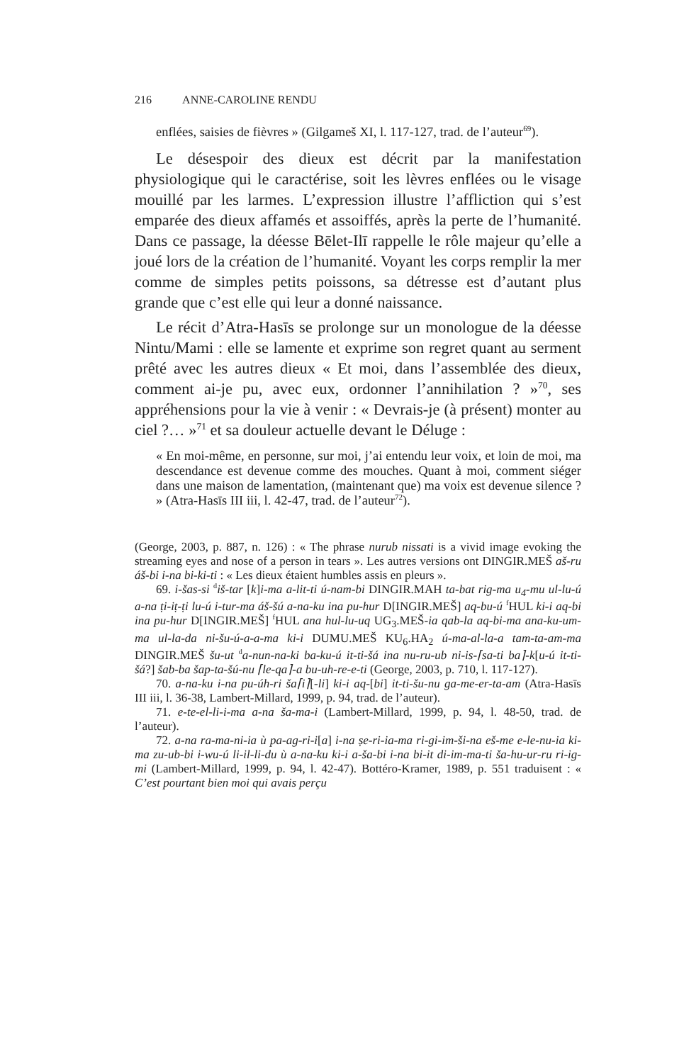216 ANNE-CAROLINE RENDU
enflées, saisies de fièvres » (Gilgameš XI, l. 117-127, trad. de l’auteur<sup>69</sup>).
Le désespoir des dieux est décrit par la manifestation physiologique qui le caractérise, soit les lèvres enflées ou le visage mouillé par les larmes. L’expression illustre l’affliction qui s’est emparée des dieux affamés et assoiffés, après la perte de l’humanité. Dans ce passage, la déesse Bēlet-Ilī rappelle le rôle majeur qu’elle a joué lors de la création de l’humanité. Voyant les corps remplir la mer comme de simples petits poissons, sa détresse est d’autant plus grande que c’est elle qui leur a donné naissance.
Le récit d’Atra-Hasīs se prolonge sur un monologue de la déesse Nintu/Mami : elle se lamente et exprime son regret quant au serment prêté avec les autres dieux « Et moi, dans l’assemblée des dieux, comment ai-je pu, avec eux, ordonner l’annihilation ? »<sup>70</sup>, ses appréhensions pour la vie à venir : « Devrais-je (à présent) monter au ciel ?… »<sup>71</sup> et sa douleur actuelle devant le Déluge :
« En moi-même, en personne, sur moi, j’ai entendu leur voix, et loin de moi, ma descendance est devenue comme des mouches. Quant à moi, comment siéger dans une maison de lamentation, (maintenant que) ma voix est devenue silence ? » (Atra-Hasīs III iii, l. 42-47, trad. de l’auteur<sup>72</sup>).
(George, 2003, p. 887, n. 126) : « The phrase nurub nissati is a vivid image evoking the streaming eyes and nose of a person in tears ». Les autres versions ont DINGIR.MEŠ aš-ru áš-bi i-na bi-ki-ti : « Les dieux étaient humbles assis en pleurs ».
69. i-šas-si <sup>d</sup>iš-tar [k]i-ma a-lit-ti ú-nam-bi DINGIR.MAH ta-bat rig-ma u<sub>4</sub>-mu ul-lu-ú a-na ṭi-iṭ-ṭi lu-ú i-tur-ma áš-šú a-na-ku ina pu-hur D[INGIR.MEŠ] aq-bu-ú <sup>f</sup>HUL ki-i aq-bi ina pu-hur D[INGIR.MEŠ] <sup>f</sup>HUL ana hul-lu-uq UG<sub>3</sub>.MEŠ-ia qab-la aq-bi-ma ana-ku-um-ma ul-la-da ni-šu-ú-a-a-ma ki-i DUMU.MEŠ KU<sub>6</sub>.HA<sub>2</sub> ú-ma-al-la-a tam-ta-am-ma DINGIR.MEŠ šu-ut <sup>d</sup>a-nun-na-ki ba-ku-ú it-ti-šá ina nu-ru-ub ni-is-⌈sa-ti ba⌉-k[u-ú it-ti-šá?] šab-ba šap-ta-šú-nu ⌈le-qa⌉-a bu-uh-re-e-ti (George, 2003, p. 710, l. 117-127).
70. a-na-ku i-na pu-úh-ri ša⌈i⌉[-li] ki-i aq-[bi] it-ti-šu-nu ga-me-er-ta-am (Atra-Hasīs III iii, l. 36-38, Lambert-Millard, 1999, p. 94, trad. de l’auteur).
71. e-te-el-li-i-ma a-na ša-ma-i (Lambert-Millard, 1999, p. 94, l. 48-50, trad. de l’auteur).
72. a-na ra-ma-ni-ia ù pa-ag-ri-i[a] i-na ṣe-ri-ia-ma ri-gi-im-ši-na eš-me e-le-nu-ia ki-ma zu-ub-bi i-wu-ú li-il-li-du ù a-na-ku ki-i a-ša-bi i-na bi-it di-im-ma-ti ša-hu-ur-ru ri-ig-mi (Lambert-Millard, 1999, p. 94, l. 42-47). Bottéro-Kramer, 1989, p. 551 traduisent : « C’est pourtant bien moi qui avais perçu